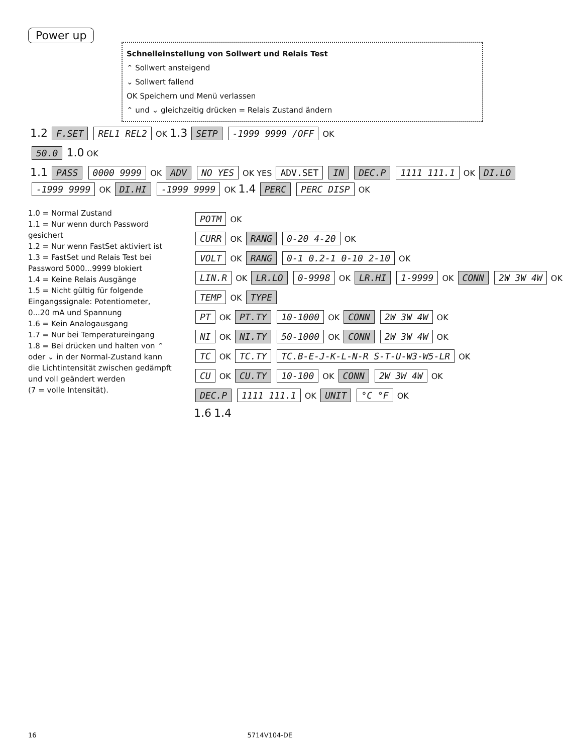Power up
Schnelleinstellung von Sollwert und Relais Test
⌃ Sollwert ansteigend
⌄ Sollwert fallend
OK Speichern und Menü verlassen
⌃ und ⌄ gleichzeitig drücken = Relais Zustand ändern
1.2 F.SET REL1 REL2 OK 1.3 SETP -1999 9999 /OFF OK
50.0 1.0 OK
1.1 PASS 0000 9999 OK ADV NO YES OK YES ADV.SET IN DEC.P 1111 111.1 OK DI.LO -1999 9999 OK DI.HI -1999 9999 OK 1.4 PERC PERC DISP OK
1.0 = Normal Zustand
1.1 = Nur wenn durch Password gesichert
1.2 = Nur wenn FastSet aktiviert ist
1.3 = FastSet und Relais Test bei Password 5000...9999 blokiert
1.4 = Keine Relais Ausgänge
1.5 = Nicht gültig für folgende Eingangssignale: Potentiometer, 0...20 mA und Spannung
1.6 = Kein Analogausgang
1.7 = Nur bei Temperatureingang
1.8 = Bei drücken und halten von ⌃ oder ⌄ in der Normal-Zustand kann die Lichtintensität zwischen gedämpft und voll geändert werden
(7 = volle Intensität).
POTM OK
CURR OK RANG 0-20 4-20 OK
VOLT OK RANG 0-1 0.2-1 0-10 2-10 OK
LIN.R OK LR.LO 0-9998 OK LR.HI 1-9999 OK CONN 2W 3W 4W OK
TEMP OK TYPE
PT OK PT.TY 10-1000 OK CONN 2W 3W 4W OK
NI OK NI.TY 50-1000 OK CONN 2W 3W 4W OK
TC OK TC.TY TC.B-E-J-K-L-N-R S-T-U-W3-W5-LR OK
CU OK CU.TY 10-100 OK CONN 2W 3W 4W OK
DEC.P 1111 111.1 OK UNIT °C °F OK
1.6 1.4
16 5714V104-DE